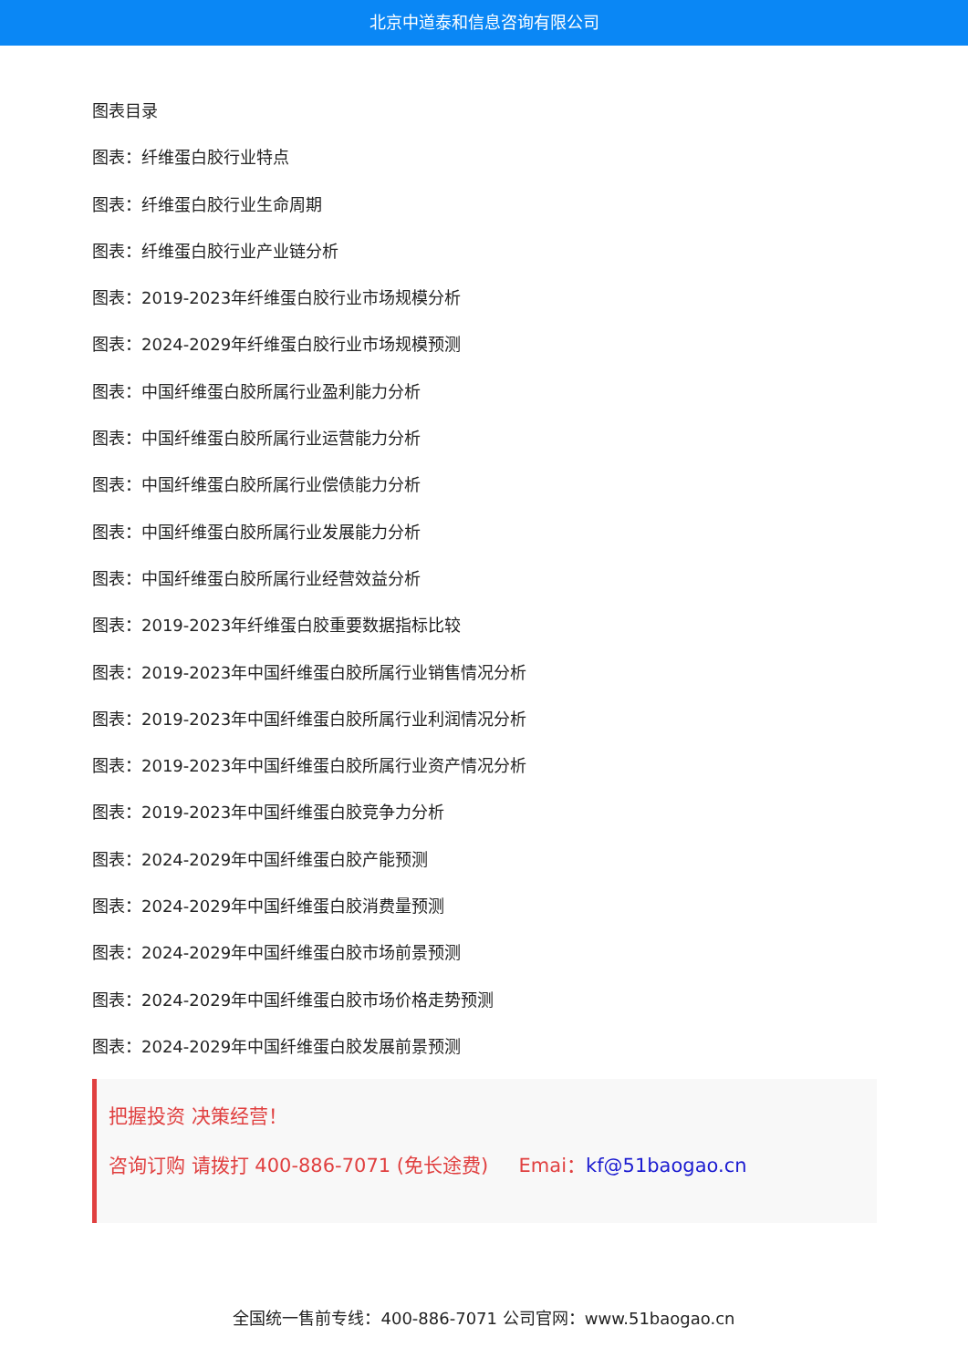北京中道泰和信息咨询有限公司
图表目录
图表：纤维蛋白胶行业特点
图表：纤维蛋白胶行业生命周期
图表：纤维蛋白胶行业产业链分析
图表：2019-2023年纤维蛋白胶行业市场规模分析
图表：2024-2029年纤维蛋白胶行业市场规模预测
图表：中国纤维蛋白胶所属行业盈利能力分析
图表：中国纤维蛋白胶所属行业运营能力分析
图表：中国纤维蛋白胶所属行业偿债能力分析
图表：中国纤维蛋白胶所属行业发展能力分析
图表：中国纤维蛋白胶所属行业经营效益分析
图表：2019-2023年纤维蛋白胶重要数据指标比较
图表：2019-2023年中国纤维蛋白胶所属行业销售情况分析
图表：2019-2023年中国纤维蛋白胶所属行业利润情况分析
图表：2019-2023年中国纤维蛋白胶所属行业资产情况分析
图表：2019-2023年中国纤维蛋白胶竞争力分析
图表：2024-2029年中国纤维蛋白胶产能预测
图表：2024-2029年中国纤维蛋白胶消费量预测
图表：2024-2029年中国纤维蛋白胶市场前景预测
图表：2024-2029年中国纤维蛋白胶市场价格走势预测
图表：2024-2029年中国纤维蛋白胶发展前景预测
把握投资 决策经营！
咨询订购 请拨打 400-886-7071 (免长途费) Emai：kf@51baogao.cn
全国统一售前专线：400-886-7071 公司官网：www.51baogao.cn